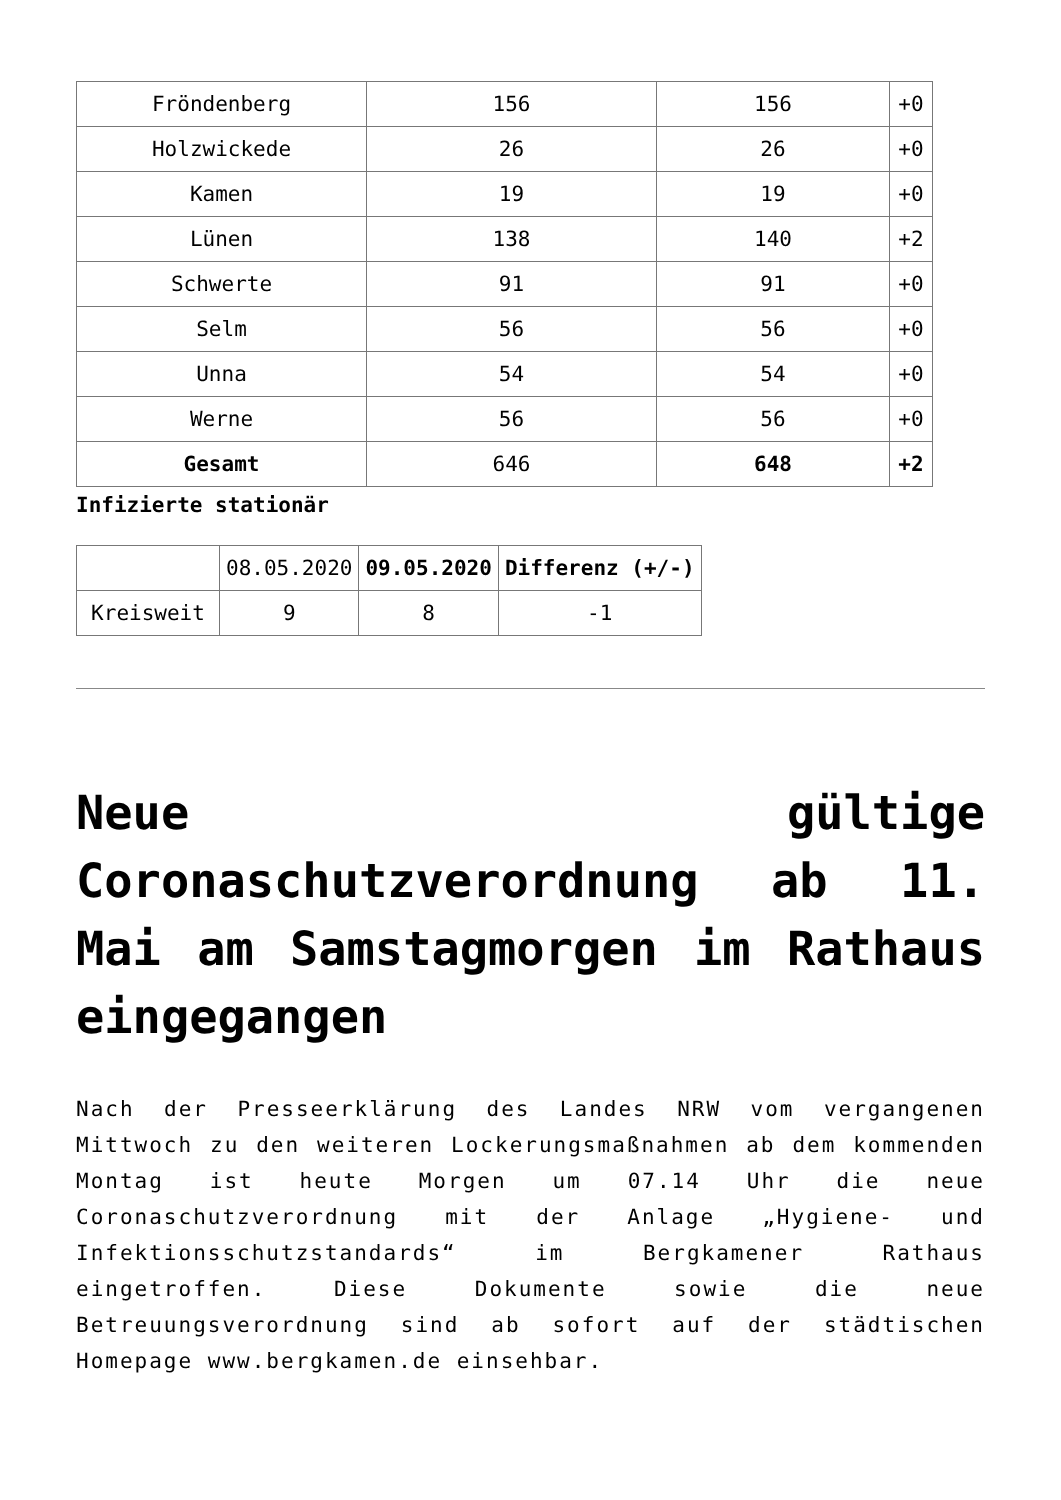| Fröndenberg | 156 | 156 | +0 |
| Holzwickede | 26 | 26 | +0 |
| Kamen | 19 | 19 | +0 |
| Lünen | 138 | 140 | +2 |
| Schwerte | 91 | 91 | +0 |
| Selm | 56 | 56 | +0 |
| Unna | 54 | 54 | +0 |
| Werne | 56 | 56 | +0 |
| Gesamt | 646 | 648 | +2 |
Infizierte stationär
| | 08.05.2020 | 09.05.2020 | Differenz (+/-) |
| Kreisweit | 9 | 8 | -1 |
Neue gültige Coronaschutzverordnung ab 11. Mai am Samstagmorgen im Rathaus eingegangen
Nach der Presseerklärung des Landes NRW vom vergangenen Mittwoch zu den weiteren Lockerungsmaßnahmen ab dem kommenden Montag ist heute Morgen um 07.14 Uhr die neue Coronaschutzverordnung mit der Anlage „Hygiene- und Infektionsschutzstandards“ im Bergkamener Rathaus eingetroffen. Diese Dokumente sowie die neue Betreuungsverordnung sind ab sofort auf der städtischen Homepage www.bergkamen.de einsehbar.